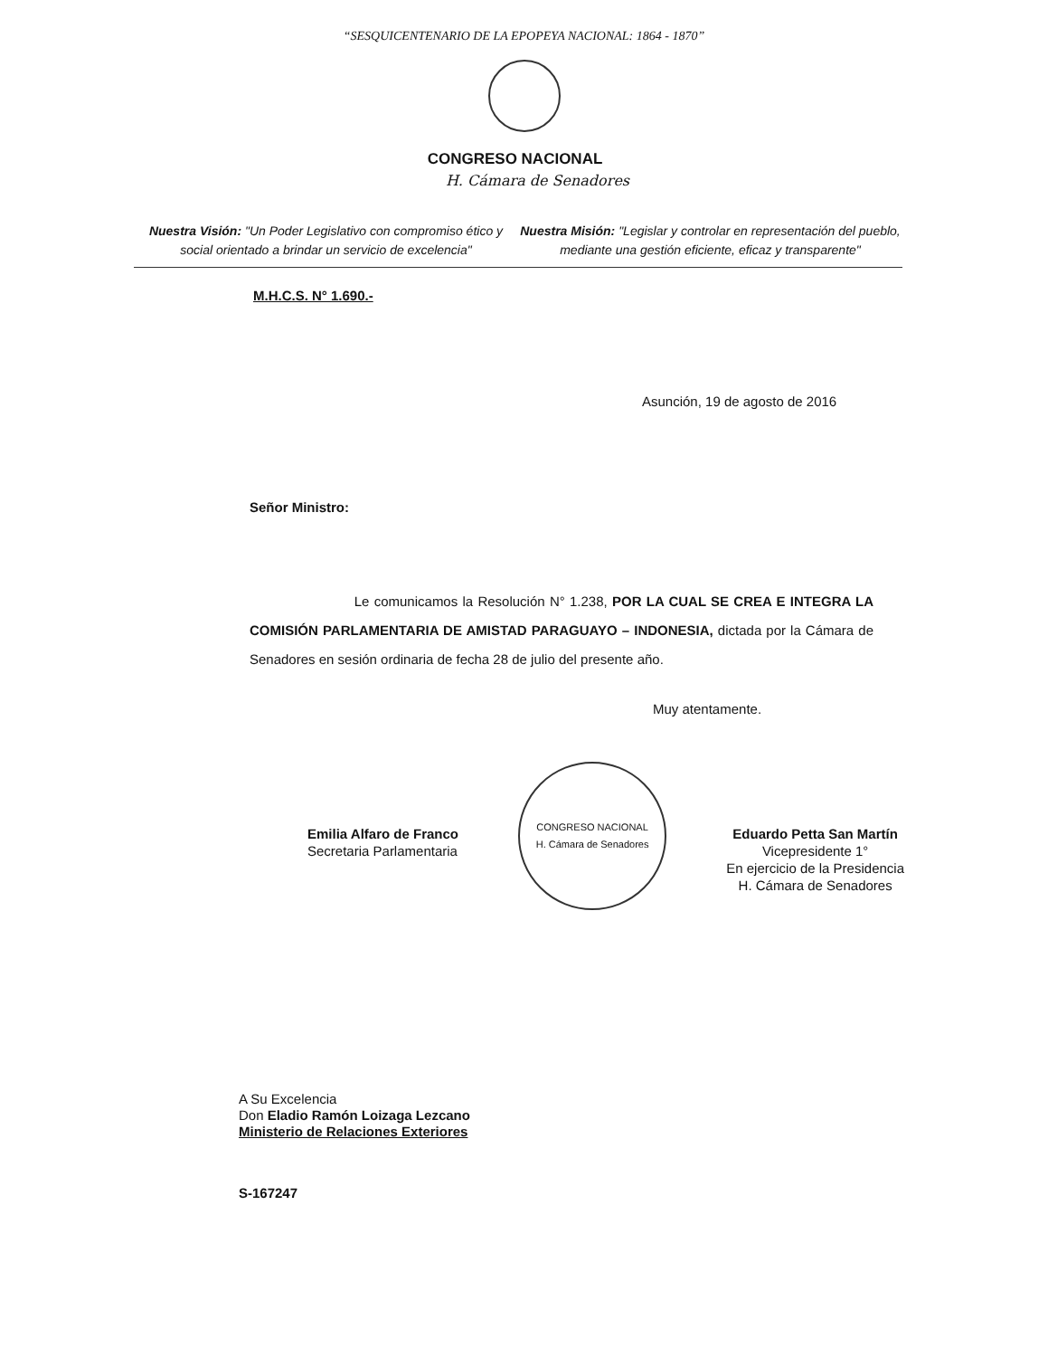“SESQUICENTENARIO DE LA EPOPEYA NACIONAL: 1864 - 1870”
CONGRESO NACIONAL
H. Cámara de Senadores
Nuestra Visión: "Un Poder Legislativo con compromiso ético y social orientado a brindar un servicio de excelencia"
Nuestra Misión: "Legislar y controlar en representación del pueblo, mediante una gestión eficiente, eficaz y transparente"
M.H.C.S. N° 1.690.-
Asunción, 19 de agosto de 2016
Señor Ministro:
Le comunicamos la Resolución N° 1.238, POR LA CUAL SE CREA E INTEGRA LA COMISIÓN PARLAMENTARIA DE AMISTAD PARAGUAYO – INDONESIA, dictada por la Cámara de Senadores en sesión ordinaria de fecha 28 de julio del presente año.
Muy atentamente.
Emilia Alfaro de Franco
Secretaria Parlamentaria
CONGRESO NACIONAL
H. Cámara de Senadores
Eduardo Petta San Martín
Vicepresidente 1°
En ejercicio de la Presidencia
H. Cámara de Senadores
A Su Excelencia
Don Eladio Ramón Loizaga Lezcano
Ministerio de Relaciones Exteriores
S-167247